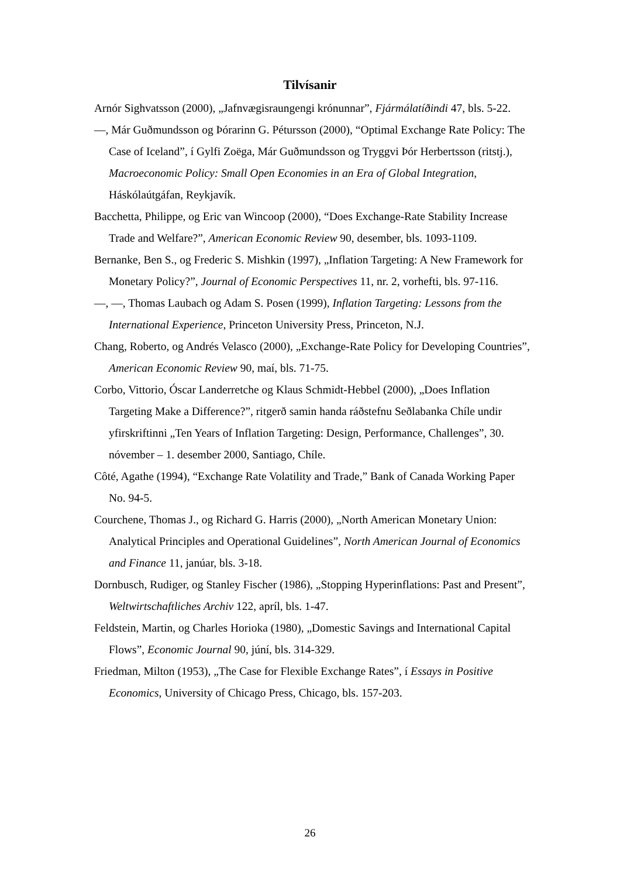Tilvísanir
Arnór Sighvatsson (2000), „Jafnvægisraungengi krónunnar”, Fjármálatíðindi 47, bls. 5-22.
—, Már Guðmundsson og Þórarinn G. Pétursson (2000), “Optimal Exchange Rate Policy: The Case of Iceland”, í Gylfi Zoëga, Már Guðmundsson og Tryggvi Þór Herbertsson (ritstj.), Macroeconomic Policy: Small Open Economies in an Era of Global Integration, Háskólaútgáfan, Reykjavík.
Bacchetta, Philippe, og Eric van Wincoop (2000), “Does Exchange-Rate Stability Increase Trade and Welfare?”, American Economic Review 90, desember, bls. 1093-1109.
Bernanke, Ben S., og Frederic S. Mishkin (1997), „Inflation Targeting: A New Framework for Monetary Policy?”, Journal of Economic Perspectives 11, nr. 2, vorhefti, bls. 97-116.
—, —, Thomas Laubach og Adam S. Posen (1999), Inflation Targeting: Lessons from the International Experience, Princeton University Press, Princeton, N.J.
Chang, Roberto, og Andrés Velasco (2000), „Exchange-Rate Policy for Developing Countries”, American Economic Review 90, maí, bls. 71-75.
Corbo, Vittorio, Óscar Landerretche og Klaus Schmidt-Hebbel (2000), „Does Inflation Targeting Make a Difference?”, ritgerð samin handa ráðstefnu Seðlabanka Chíle undir yfirskriftinni „Ten Years of Inflation Targeting: Design, Performance, Challenges”, 30. nóvember – 1. desember 2000, Santiago, Chíle.
Côté, Agathe (1994), “Exchange Rate Volatility and Trade,” Bank of Canada Working Paper No. 94-5.
Courchene, Thomas J., og Richard G. Harris (2000), „North American Monetary Union: Analytical Principles and Operational Guidelines”, North American Journal of Economics and Finance 11, janúar, bls. 3-18.
Dornbusch, Rudiger, og Stanley Fischer (1986), „Stopping Hyperinflations: Past and Present”, Weltwirtschaftliches Archiv 122, apríl, bls. 1-47.
Feldstein, Martin, og Charles Horioka (1980), „Domestic Savings and International Capital Flows”, Economic Journal 90, júní, bls. 314-329.
Friedman, Milton (1953), „The Case for Flexible Exchange Rates”, í Essays in Positive Economics, University of Chicago Press, Chicago, bls. 157-203.
26